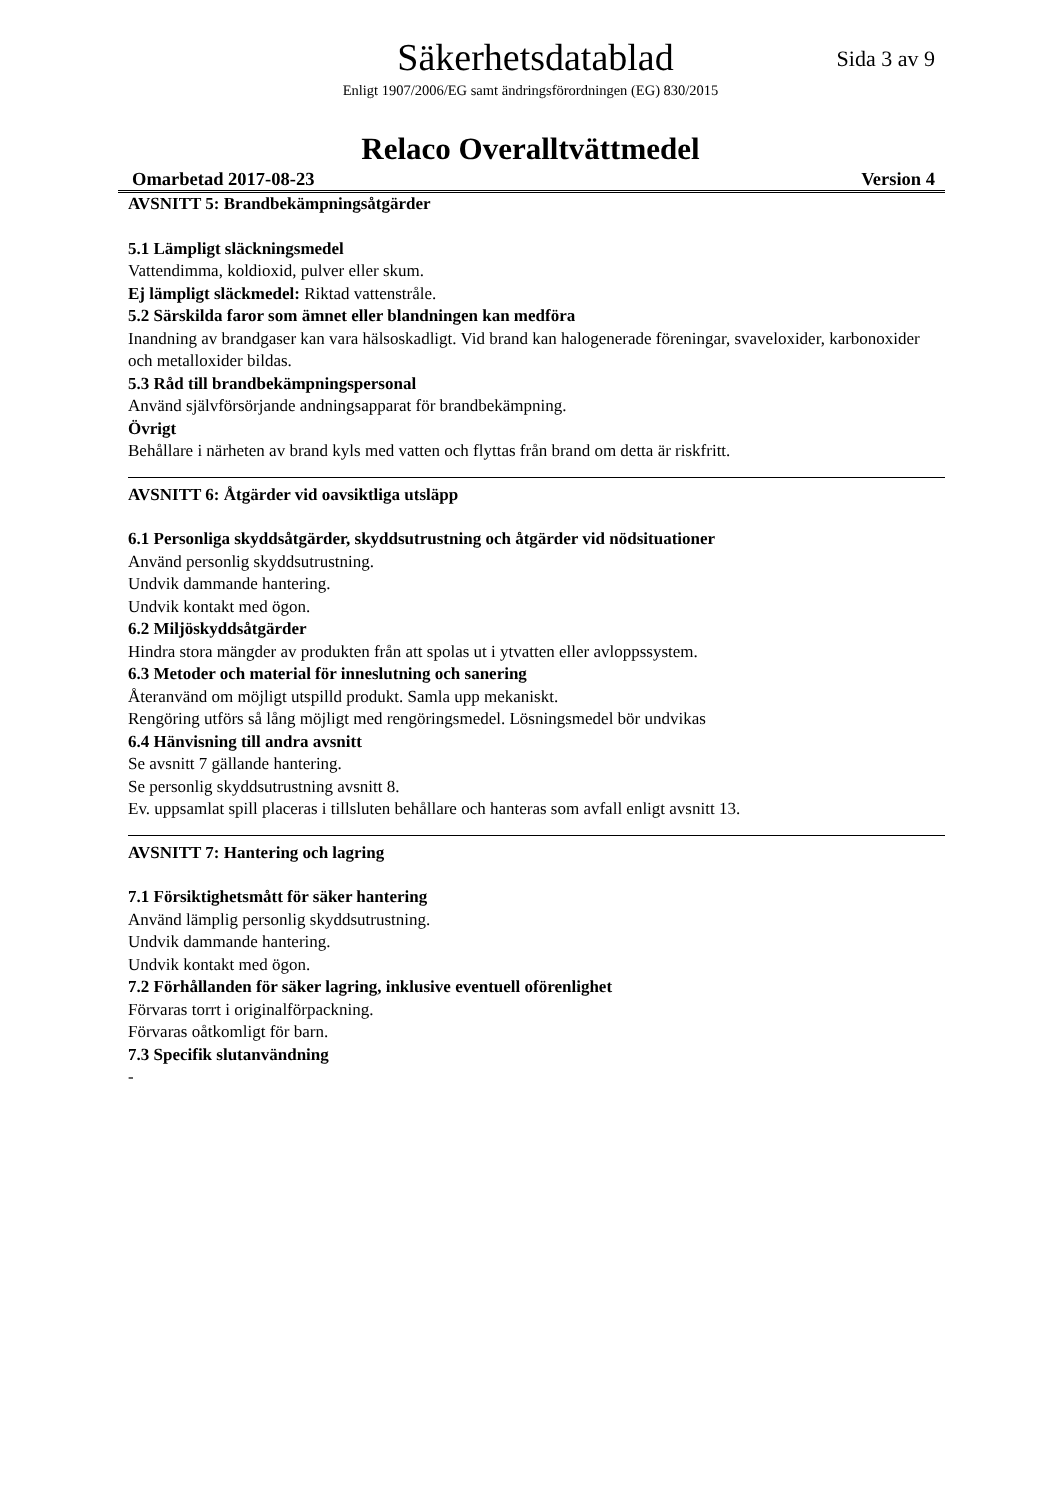Säkerhetsdatablad
Sida 3 av 9
Enligt 1907/2006/EG samt ändringsförordningen (EG) 830/2015
Relaco Overalltvättmedel
Omarbetad 2017-08-23 Version 4
AVSNITT 5: Brandbekämpningsåtgärder
5.1 Lämpligt släckningsmedel
Vattendimma, koldioxid, pulver eller skum.
Ej lämpligt släckmedel: Riktad vattenstråle.
5.2 Särskilda faror som ämnet eller blandningen kan medföra
Inandning av brandgaser kan vara hälsoskadligt. Vid brand kan halogenerade föreningar, svaveloxider, karbonoxider och metalloxider bildas.
5.3 Råd till brandbekämpningspersonal
Använd självförsörjande andningsapparat för brandbekämpning.
Övrigt
Behållare i närheten av brand kyls med vatten och flyttas från brand om detta är riskfritt.
AVSNITT 6: Åtgärder vid oavsiktliga utsläpp
6.1 Personliga skyddsåtgärder, skyddsutrustning och åtgärder vid nödsituationer
Använd personlig skyddsutrustning.
Undvik dammande hantering.
Undvik kontakt med ögon.
6.2 Miljöskyddsåtgärder
Hindra stora mängder av produkten från att spolas ut i ytvatten eller avloppssystem.
6.3 Metoder och material för inneslutning och sanering
Återanvänd om möjligt utspilld produkt. Samla upp mekaniskt.
Rengöring utförs så lång möjligt med rengöringsmedel. Lösningsmedel bör undvikas
6.4 Hänvisning till andra avsnitt
Se avsnitt 7 gällande hantering.
Se personlig skyddsutrustning avsnitt 8.
Ev. uppsamlat spill placeras i tillsluten behållare och hanteras som avfall enligt avsnitt 13.
AVSNITT 7: Hantering och lagring
7.1 Försiktighetsmått för säker hantering
Använd lämplig personlig skyddsutrustning.
Undvik dammande hantering.
Undvik kontakt med ögon.
7.2 Förhållanden för säker lagring, inklusive eventuell oförenlighet
Förvaras torrt i originalförpackning.
Förvaras oåtkomligt för barn.
7.3 Specifik slutanvändning
-